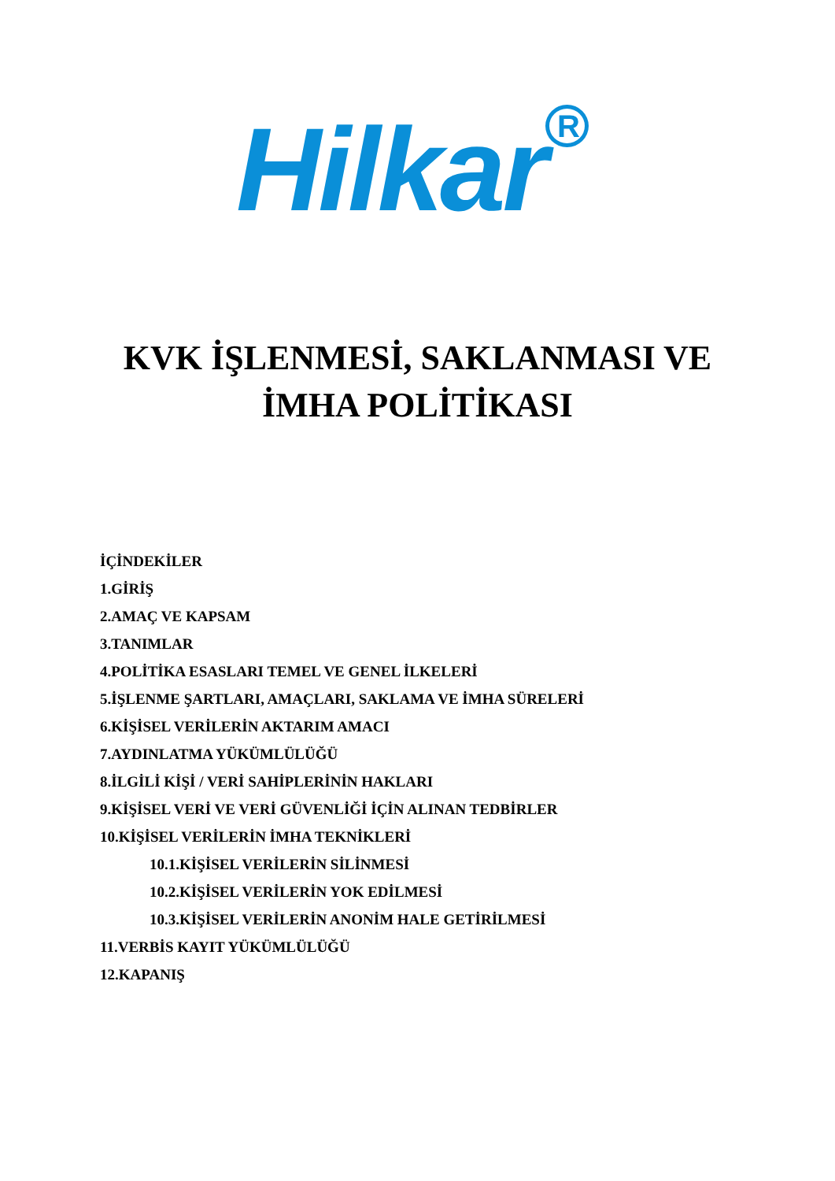Hilkar<sup>R</sup>
KVK İŞLENMESİ, SAKLANMASI VE
İMHA POLİTİKASI
İÇİNDEKİLER
1.GİRİŞ
2.AMAÇ VE KAPSAM
3.TANIMLAR
4.POLİTİKA ESASLARI TEMEL VE GENEL İLKELERİ
5.İŞLENME ŞARTLARI, AMAÇLARI, SAKLAMA VE İMHA SÜRELERİ
6.KİŞİSEL VERİLERİN AKTARIM AMACI
7.AYDINLATMA YÜKÜMLÜLÜĞÜ
8.İLGİLİ KİŞİ / VERİ SAHİPLERİNİN HAKLARI
9.KİŞİSEL VERİ VE VERİ GÜVENLİĞİ İÇİN ALINAN TEDBİRLER
10.KİŞİSEL VERİLERİN İMHA TEKNİKLERİ
10.1.KİŞİSEL VERİLERİN SİLİNMESİ
10.2.KİŞİSEL VERİLERİN YOK EDİLMESİ
10.3.KİŞİSEL VERİLERİN ANONİM HALE GETİRİLMESİ
11.VERBİS KAYIT YÜKÜMLÜLÜĞÜ
12.KAPANIŞ